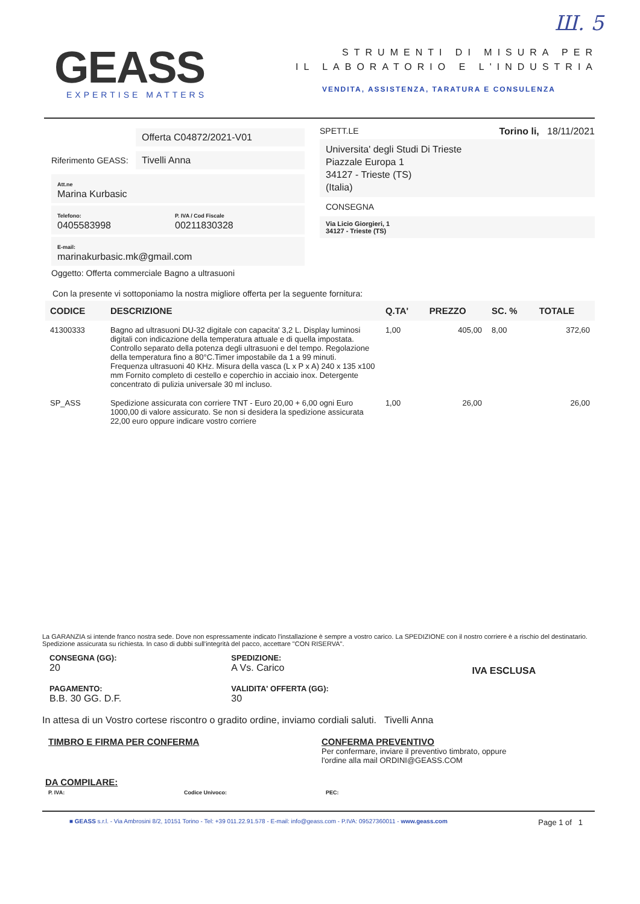Ш. 5
GEASS
EXPERTISE MATTERS
STRUMENTI DI MISURA PER
IL LABORATORIO E L'INDUSTRIA
VENDITA, ASSISTENZA, TARATURA E CONSULENZA
Offerta C04872/2021-V01
Riferimento GEASS:
Tivelli Anna
Att.ne
Marina Kurbasic
Telefono:
0405583998
P. IVA / Cod Fiscale
00211830328
E-mail:
marinakurbasic.mk@gmail.com
Oggetto: Offerta commerciale Bagno a ultrasuoni
SPETT.LE Torino li, 18/11/2021
Universita' degli Studi Di Trieste
Piazzale Europa 1
34127 - Trieste (TS)
(Italia)
CONSEGNA
Via Licio Giorgieri, 1
34127 - Trieste (TS)
Con la presente vi sottoponiamo la nostra migliore offerta per la seguente fornitura:
| CODICE | DESCRIZIONE | Q.TA' | PREZZO | SC. % | TOTALE |
| --- | --- | --- | --- | --- | --- |
| 41300333 | Bagno ad ultrasuoni DU-32 digitale con capacita' 3,2 L. Display luminosi digitali con indicazione della temperatura attuale e di quella impostata. Controllo separato della potenza degli ultrasuoni e del tempo. Regolazione della temperatura fino a 80°C.Timer impostabile da 1 a 99 minuti. Frequenza ultrasuoni 40 KHz. Misura della vasca (L x P x A) 240 x 135 x100 mm Fornito completo di cestello e coperchio in acciaio inox. Detergente concentrato di pulizia universale 30 ml incluso. | 1,00 | 405,00 | 8,00 | 372,60 |
| SP_ASS | Spedizione assicurata con corriere TNT - Euro 20,00 + 6,00 ogni Euro 1000,00 di valore assicurato. Se non si desidera la spedizione assicurata 22,00 euro oppure indicare vostro corriere | 1,00 | 26,00 | | 26,00 |
La GARANZIA si intende franco nostra sede. Dove non espressamente indicato l'installazione è sempre a vostro carico. La SPEDIZIONE con il nostro corriere è a rischio del destinatario. Spedizione assicurata su richiesta. In caso di dubbi sull'integrità del pacco, accettare "CON RISERVA".
CONSEGNA (GG):
20
PAGAMENTO:
B.B. 30 GG. D.F.
SPEDIZIONE:
A Vs. Carico
VALIDITA' OFFERTA (GG):
30
IVA ESCLUSA
In attesa di un Vostro cortese riscontro o gradito ordine, inviamo cordiali saluti. Tivelli Anna
TIMBRO E FIRMA PER CONFERMA CONFERMA PREVENTIVO
Per confermare, inviare il preventivo timbrato, oppure
l'ordine alla mail ORDINI@GEASS.COM
DA COMPILARE:
P. IVA: Codice Univoco: PEC:
■ GEASS s.r.l. - Via Ambrosini 8/2, 10151 Torino - Tel: +39 011.22.91.578 - E-mail: info@geass.com - P.IVA: 09527360011 - www.geass.com Page 1 of 1